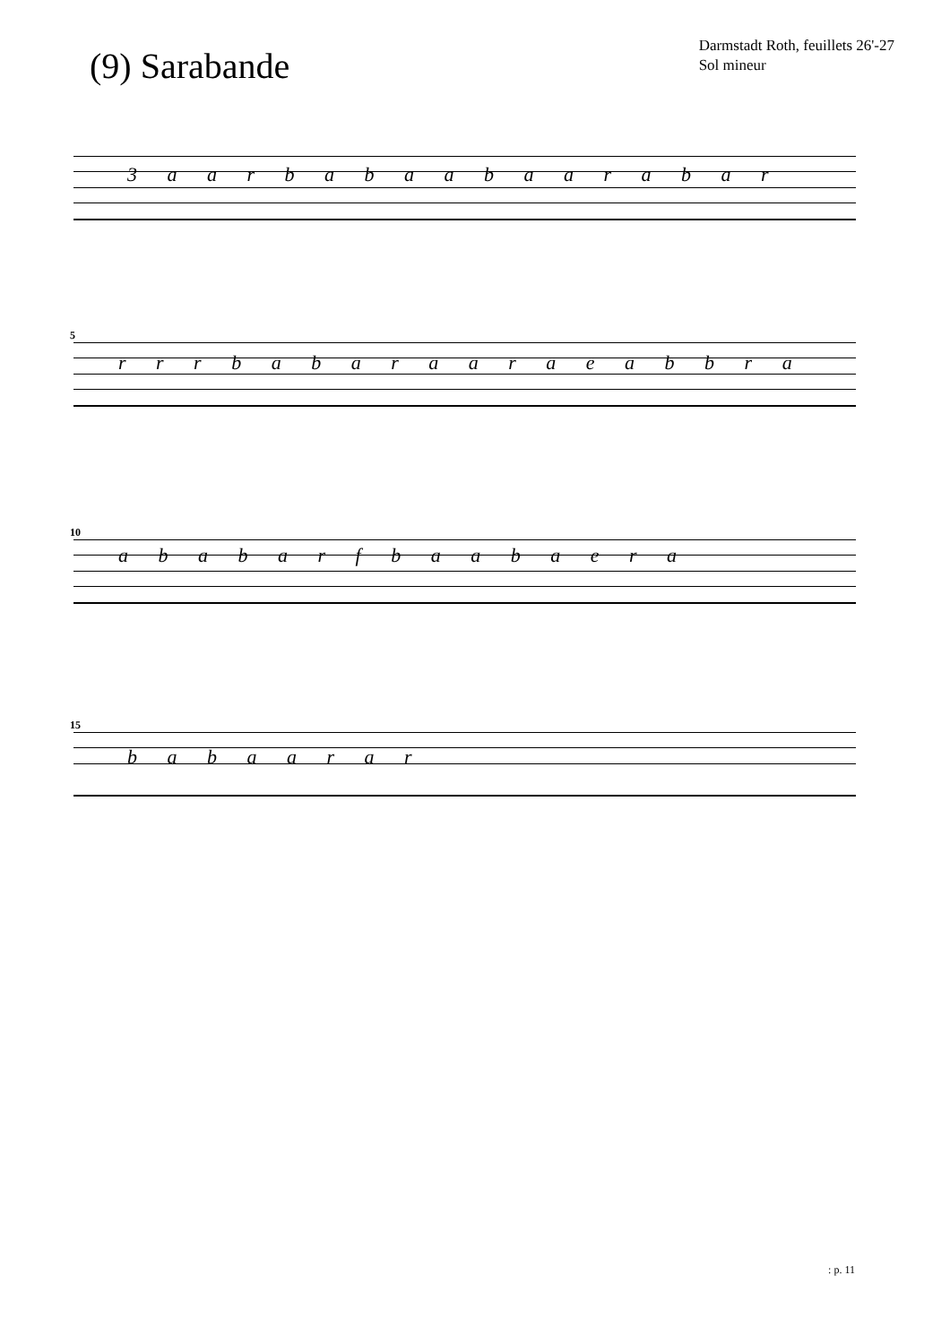(9) Sarabande
Darmstadt Roth, feuillets 26'-27
Sol mineur
3 a a r b a b a a b a a r a b a r
5
r r r b a b a r a a r a e a b b r a
10
a b a b a r f b a a b a e r a
15
b a b a a r a r
: p. 11